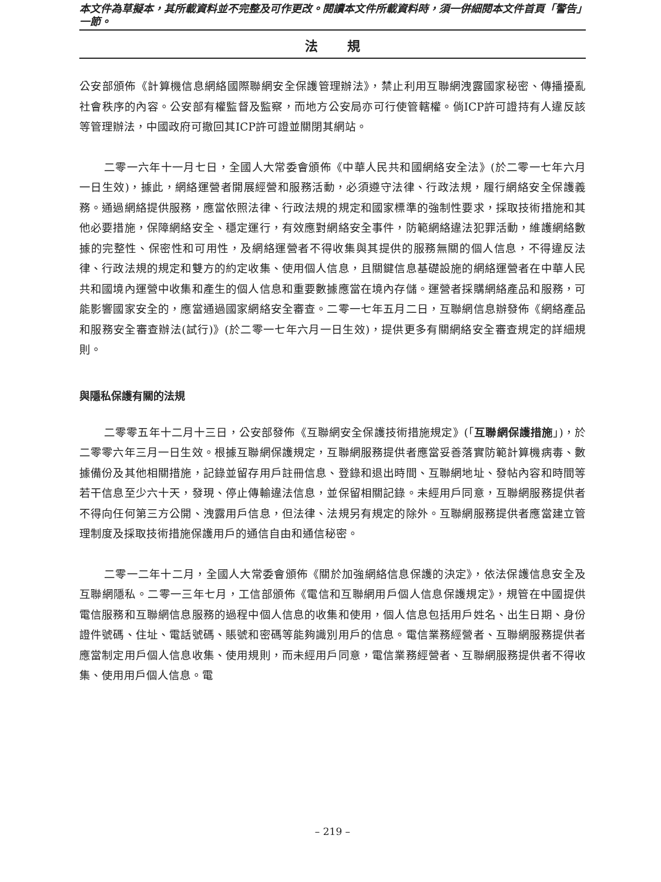本文件為草擬本，其所載資料並不完整及可作更改。閱讀本文件所載資料時，須一併細閱本文件首頁「警告」一節。
法規
公安部頒佈《計算機信息網絡國際聯網安全保護管理辦法》，禁止利用互聯網洩露國家秘密、傳播擾亂社會秩序的內容。公安部有權監督及監察，而地方公安局亦可行使管轄權。倘ICP許可證持有人違反該等管理辦法，中國政府可撤回其ICP許可證並關閉其網站。
二零一六年十一月七日，全國人大常委會頒佈《中華人民共和國網絡安全法》(於二零一七年六月一日生效)，據此，網絡運營者開展經營和服務活動，必須遵守法律、行政法規，履行網絡安全保護義務。通過網絡提供服務，應當依照法律、行政法規的規定和國家標準的強制性要求，採取技術措施和其他必要措施，保障網絡安全、穩定運行，有效應對網絡安全事件，防範網絡違法犯罪活動，維護網絡數據的完整性、保密性和可用性，及網絡運營者不得收集與其提供的服務無關的個人信息，不得違反法律、行政法規的規定和雙方的約定收集、使用個人信息，且關鍵信息基礎設施的網絡運營者在中華人民共和國境內運營中收集和產生的個人信息和重要數據應當在境內存儲。運營者採購網絡產品和服務，可能影響國家安全的，應當通過國家網絡安全審查。二零一七年五月二日，互聯網信息辦發佈《網絡產品和服務安全審查辦法(試行)》(於二零一七年六月一日生效)，提供更多有關網絡安全審查規定的詳細規則。
與隱私保護有關的法規
二零零五年十二月十三日，公安部發佈《互聯網安全保護技術措施規定》(「互聯網保護措施」)，於二零零六年三月一日生效。根據互聯網保護規定，互聯網服務提供者應當妥善落實防範計算機病毒、數據備份及其他相關措施，記錄並留存用戶註冊信息、登錄和退出時間、互聯網地址、發帖內容和時間等若干信息至少六十天，發現、停止傳輸違法信息，並保留相關記錄。未經用戶同意，互聯網服務提供者不得向任何第三方公開、洩露用戶信息，但法律、法規另有規定的除外。互聯網服務提供者應當建立管理制度及採取技術措施保護用戶的通信自由和通信秘密。
二零一二年十二月，全國人大常委會頒佈《關於加強網絡信息保護的決定》，依法保護信息安全及互聯網隱私。二零一三年七月，工信部頒佈《電信和互聯網用戶個人信息保護規定》，規管在中國提供電信服務和互聯網信息服務的過程中個人信息的收集和使用，個人信息包括用戶姓名、出生日期、身份證件號碼、住址、電話號碼、賬號和密碼等能夠識別用戶的信息。電信業務經營者、互聯網服務提供者應當制定用戶個人信息收集、使用規則，而未經用戶同意，電信業務經營者、互聯網服務提供者不得收集、使用用戶個人信息。電
– 219 –